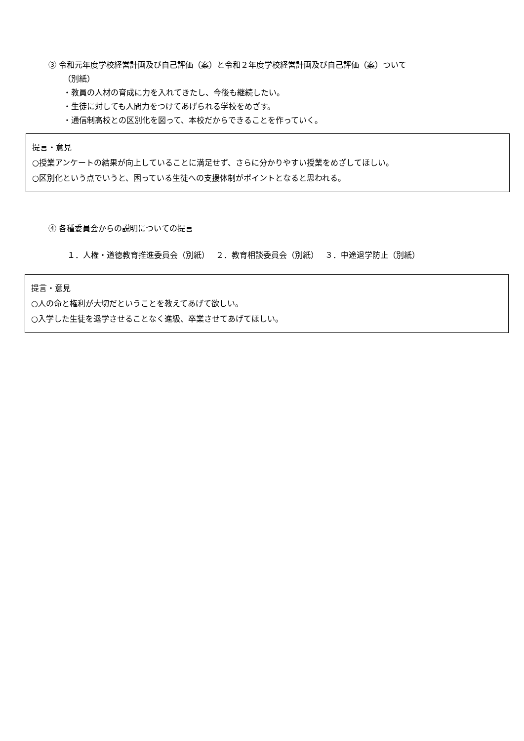③ 令和元年度学校経営計画及び自己評価（案）と令和２年度学校経営計画及び自己評価（案）ついて
（別紙）
・教員の人材の育成に力を入れてきたし、今後も継続したい。
・生徒に対しても人間力をつけてあげられる学校をめざす。
・通信制高校との区別化を図って、本校だからできることを作っていく。
提言・意見
○授業アンケートの結果が向上していることに満足せず、さらに分かりやすい授業をめざしてほしい。
○区別化という点でいうと、困っている生徒への支援体制がポイントとなると思われる。
④ 各種委員会からの説明についての提言
１．人権・道徳教育推進委員会（別紙）　 ２．教育相談委員会（別紙）　 ３．中途退学防止（別紙）
提言・意見
○人の命と権利が大切だということを教えてあげて欲しい。
○入学した生徒を退学させることなく進級、卒業させてあげてほしい。